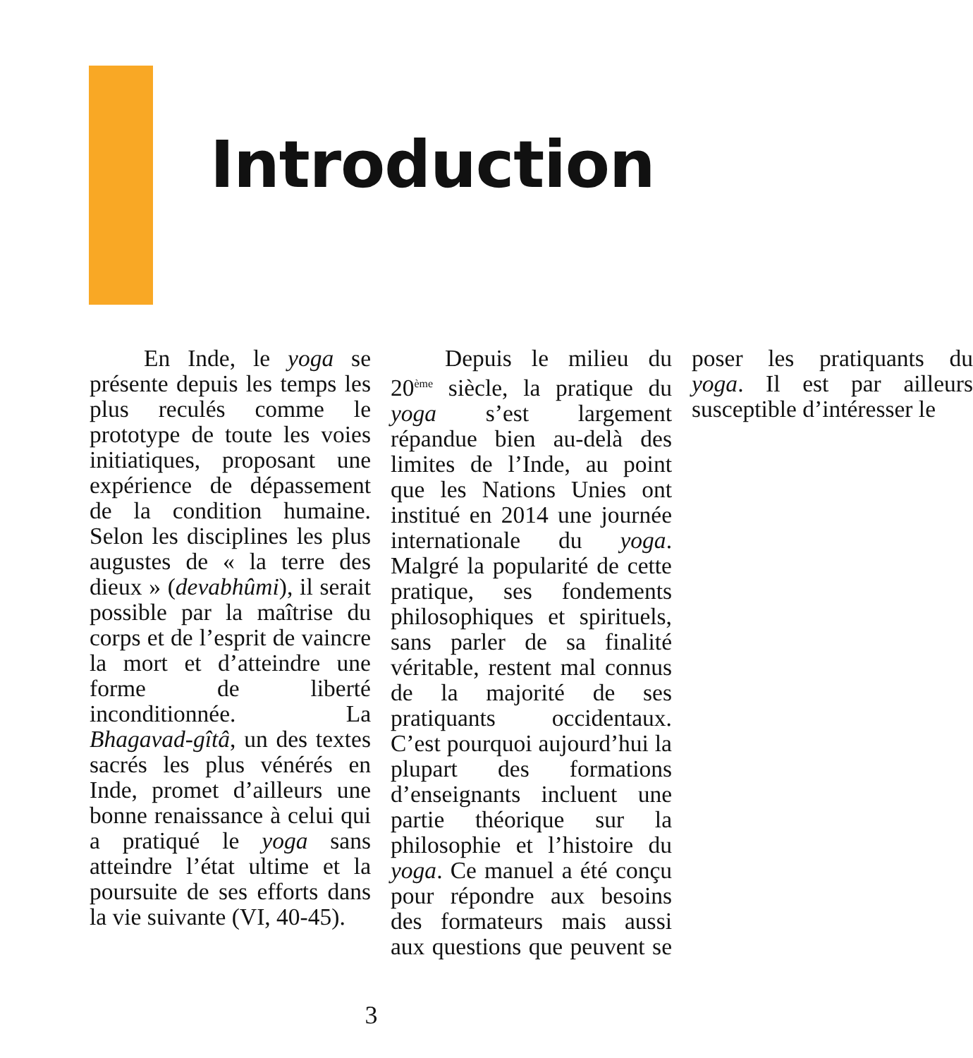Introduction
En Inde, le yoga se présente depuis les temps les plus reculés comme le prototype de toute les voies initiatiques, proposant une expérience de dépassement de la condition humaine. Selon les disciplines les plus augustes de « la terre des dieux » (devabhûmi), il serait possible par la maîtrise du corps et de l’esprit de vaincre la mort et d’atteindre une forme de liberté inconditionnée. La Bhagavad-gîtâ, un des textes sacrés les plus vénérés en Inde, promet d’ailleurs une bonne renaissance à celui qui a pratiqué le yoga sans atteindre l’état ultime et la poursuite de ses efforts dans la vie suivante (VI, 40-45).
Depuis le milieu du 20<sup>ème</sup> siècle, la pratique du yoga s’est largement répandue bien au-delà des limites de l’Inde, au point que les Nations Unies ont institué en 2014 une journée internationale du yoga. Malgré la popularité de cette pratique, ses fondements philosophiques et spirituels, sans parler de sa finalité véritable, restent mal connus de la majorité de ses pratiquants occidentaux. C’est pourquoi aujourd’hui la plupart des formations d’enseignants incluent une partie théorique sur la philosophie et l’histoire du yoga. Ce manuel a été conçu pour répondre aux besoins des formateurs mais aussi aux questions que peuvent se poser les pratiquants du yoga. Il est par ailleurs susceptible d’intéresser le
3